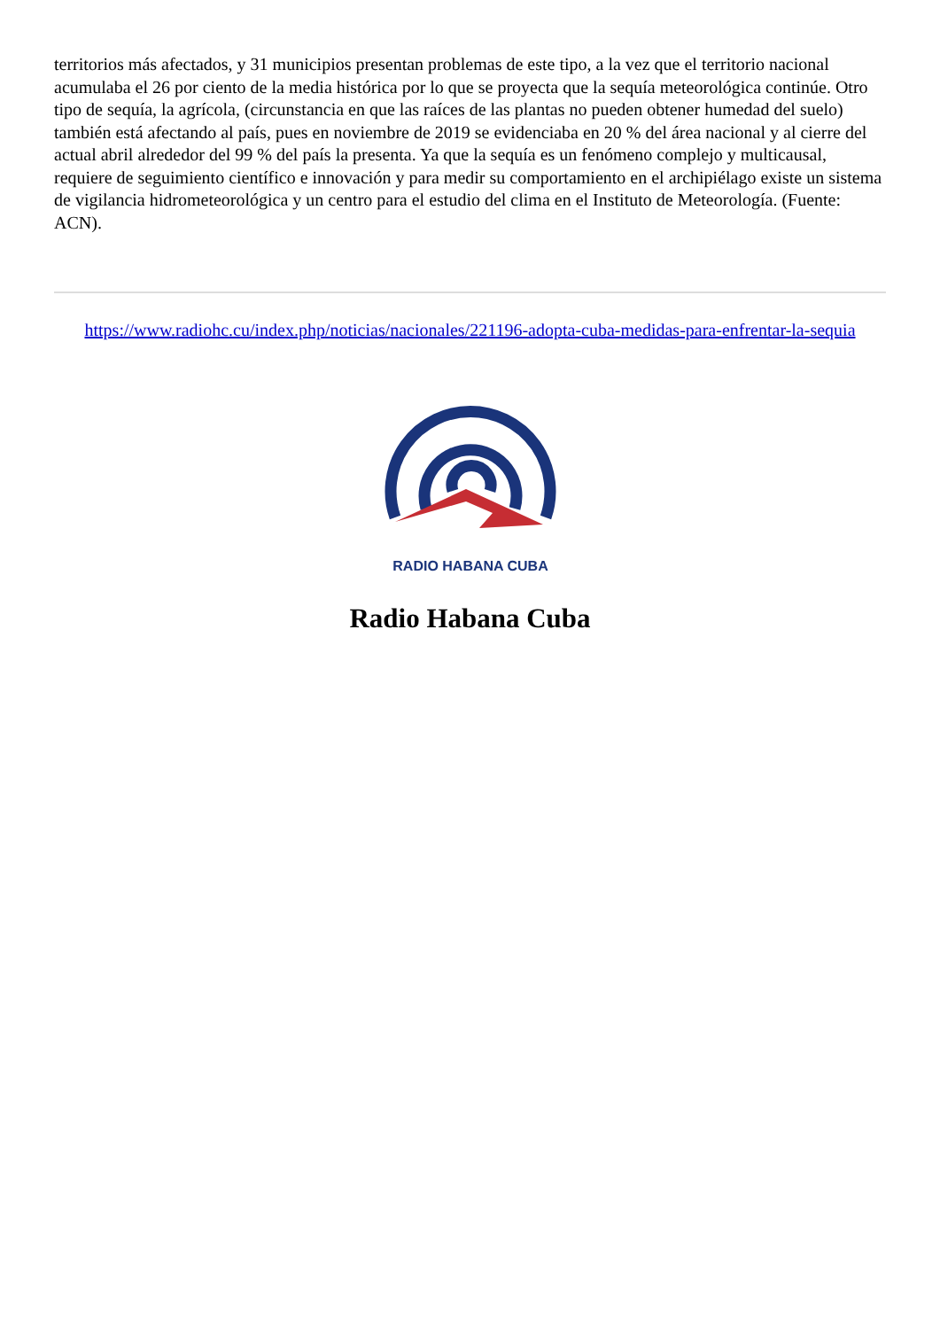territorios más afectados, y 31 municipios presentan problemas de este tipo, a la vez que el territorio nacional acumulaba el 26 por ciento de la media histórica por lo que se proyecta que la sequía meteorológica continúe. Otro tipo de sequía, la agrícola, (circunstancia en que las raíces de las plantas no pueden obtener humedad del suelo) también está afectando al país, pues en noviembre de 2019 se evidenciaba en 20 % del área nacional y al cierre del actual abril alrededor del 99 % del país la presenta. Ya que la sequía es un fenómeno complejo y multicausal, requiere de seguimiento científico e innovación y para medir su comportamiento en el archipiélago existe un sistema de vigilancia hidrometeorológica y un centro para el estudio del clima en el Instituto de Meteorología. (Fuente: ACN).
https://www.radiohc.cu/index.php/noticias/nacionales/221196-adopta-cuba-medidas-para-enfrentar-la-sequia
RADIO HABANA CUBA
Radio Habana Cuba